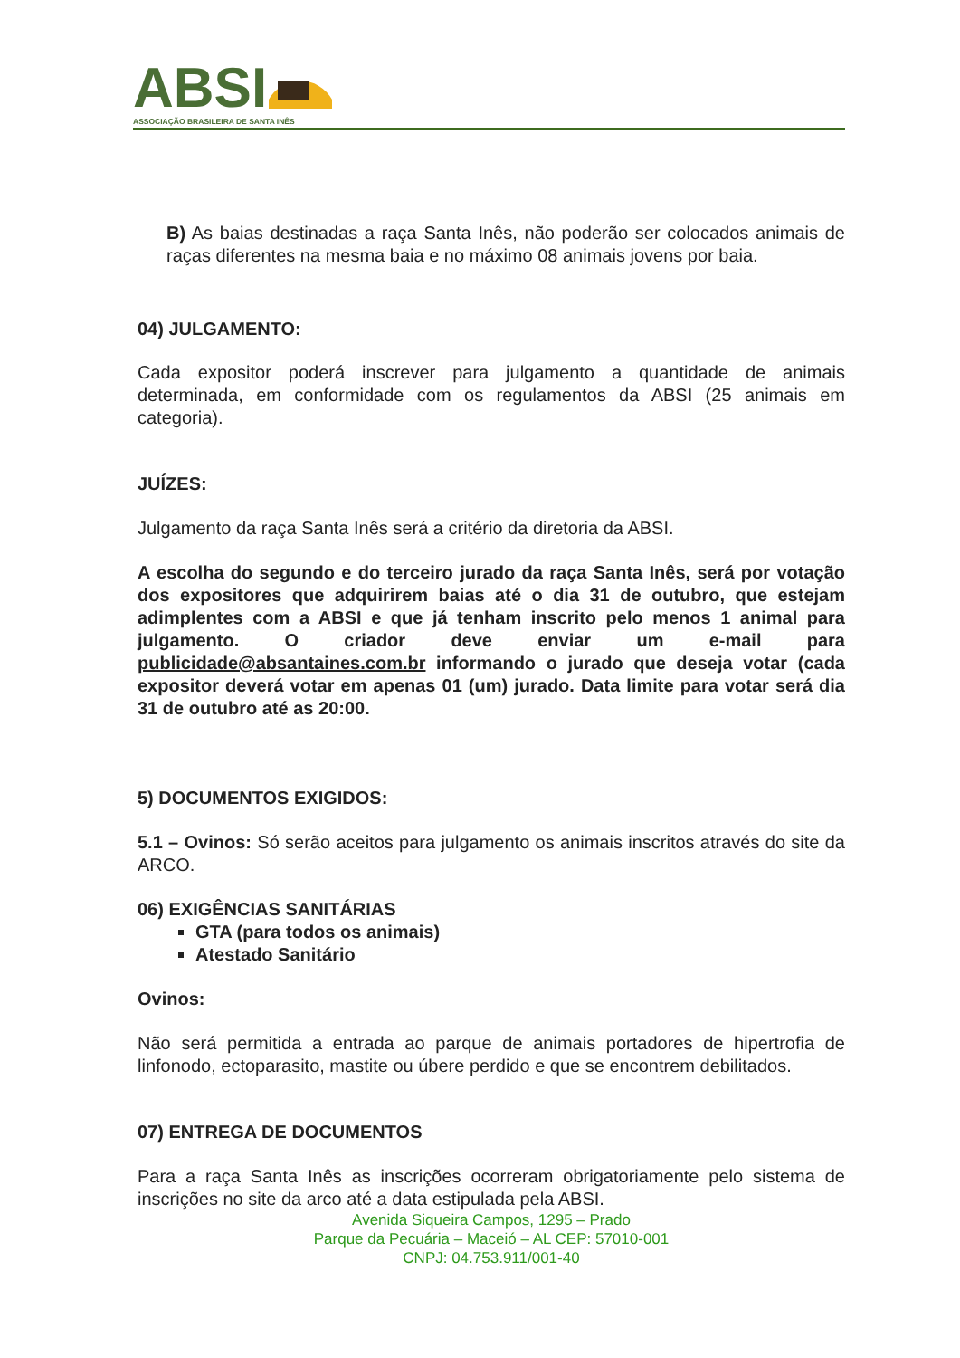ABSI
ASSOCIAÇÃO BRASILEIRA DE SANTA INÊS
B) As baias destinadas a raça Santa Inês, não poderão ser colocados animais de raças diferentes na mesma baia e no máximo 08 animais jovens por baia.
04) JULGAMENTO:
Cada expositor poderá inscrever para julgamento a quantidade de animais determinada, em conformidade com os regulamentos da ABSI (25 animais em categoria).
JUÍZES:
Julgamento da raça Santa Inês será a critério da diretoria da ABSI.
A escolha do segundo e do terceiro jurado da raça Santa Inês, será por votação dos expositores que adquirirem baias até o dia 31 de outubro, que estejam adimplentes com a ABSI e que já tenham inscrito pelo menos 1 animal para julgamento. O criador deve enviar um e-mail para publicidade@absantaines.com.br informando o jurado que deseja votar (cada expositor deverá votar em apenas 01 (um) jurado. Data limite para votar será dia 31 de outubro até as 20:00.
5) DOCUMENTOS EXIGIDOS:
5.1 – Ovinos: Só serão aceitos para julgamento os animais inscritos através do site da ARCO.
06) EXIGÊNCIAS SANITÁRIAS
GTA (para todos os animais)
Atestado Sanitário
Ovinos:
Não será permitida a entrada ao parque de animais portadores de hipertrofia de linfonodo, ectoparasito, mastite ou úbere perdido e que se encontrem debilitados.
07) ENTREGA DE DOCUMENTOS
Para a raça Santa Inês as inscrições ocorreram obrigatoriamente pelo sistema de inscrições no site da arco até a data estipulada pela ABSI.
Avenida Siqueira Campos, 1295 – Prado
Parque da Pecuária – Maceió – AL CEP: 57010-001
CNPJ: 04.753.911/001-40